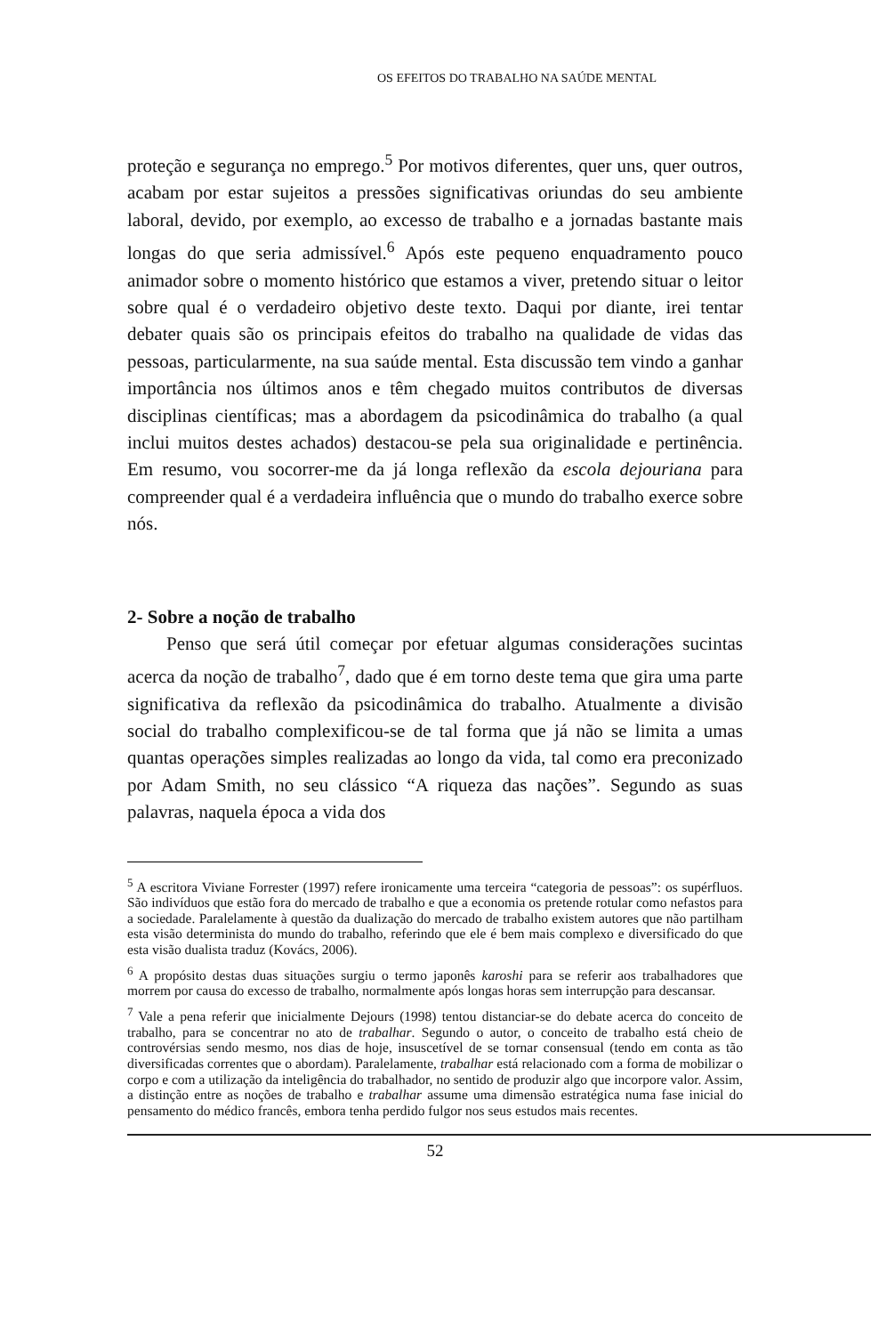OS EFEITOS DO TRABALHO NA SAÚDE MENTAL
proteção e segurança no emprego.<sup>5</sup> Por motivos diferentes, quer uns, quer outros, acabam por estar sujeitos a pressões significativas oriundas do seu ambiente laboral, devido, por exemplo, ao excesso de trabalho e a jornadas bastante mais longas do que seria admissível.<sup>6</sup> Após este pequeno enquadramento pouco animador sobre o momento histórico que estamos a viver, pretendo situar o leitor sobre qual é o verdadeiro objetivo deste texto. Daqui por diante, irei tentar debater quais são os principais efeitos do trabalho na qualidade de vidas das pessoas, particularmente, na sua saúde mental. Esta discussão tem vindo a ganhar importância nos últimos anos e têm chegado muitos contributos de diversas disciplinas científicas; mas a abordagem da psicodinâmica do trabalho (a qual inclui muitos destes achados) destacou-se pela sua originalidade e pertinência. Em resumo, vou socorrer-me da já longa reflexão da escola dejouriana para compreender qual é a verdadeira influência que o mundo do trabalho exerce sobre nós.
2- Sobre a noção de trabalho
Penso que será útil começar por efetuar algumas considerações sucintas acerca da noção de trabalho<sup>7</sup>, dado que é em torno deste tema que gira uma parte significativa da reflexão da psicodinâmica do trabalho. Atualmente a divisão social do trabalho complexificou-se de tal forma que já não se limita a umas quantas operações simples realizadas ao longo da vida, tal como era preconizado por Adam Smith, no seu clássico “A riqueza das nações”. Segundo as suas palavras, naquela época a vida dos
<sup>5</sup> A escritora Viviane Forrester (1997) refere ironicamente uma terceira “categoria de pessoas”: os supérfluos. São indivíduos que estão fora do mercado de trabalho e que a economia os pretende rotular como nefastos para a sociedade. Paralelamente à questão da dualização do mercado de trabalho existem autores que não partilham esta visão determinista do mundo do trabalho, referindo que ele é bem mais complexo e diversificado do que esta visão dualista traduz (Kovács, 2006).
<sup>6</sup> A propósito destas duas situações surgiu o termo japonês karoshi para se referir aos trabalhadores que morrem por causa do excesso de trabalho, normalmente após longas horas sem interrupção para descansar.
<sup>7</sup> Vale a pena referir que inicialmente Dejours (1998) tentou distanciar-se do debate acerca do conceito de trabalho, para se concentrar no ato de trabalhar. Segundo o autor, o conceito de trabalho está cheio de controvérsias sendo mesmo, nos dias de hoje, insuscetível de se tornar consensual (tendo em conta as tão diversificadas correntes que o abordam). Paralelamente, trabalhar está relacionado com a forma de mobilizar o corpo e com a utilização da inteligência do trabalhador, no sentido de produzir algo que incorpore valor. Assim, a distinção entre as noções de trabalho e trabalhar assume uma dimensão estratégica numa fase inicial do pensamento do médico francês, embora tenha perdido fulgor nos seus estudos mais recentes.
52